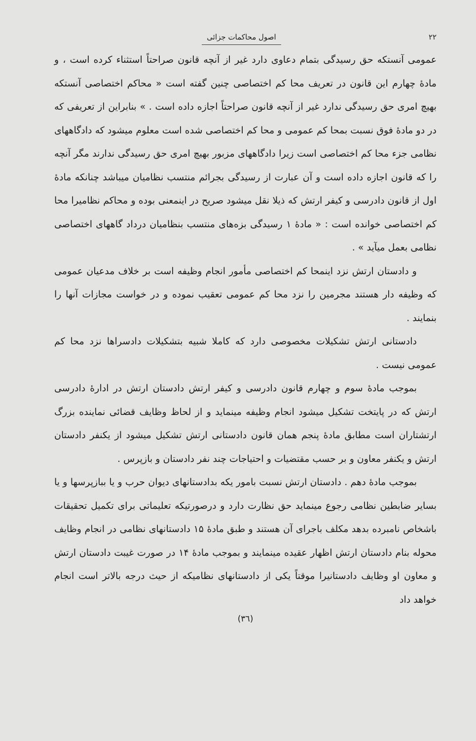۲۲ اصول محاکمات جزائی
عمومی آنستکه حق رسیدگی بتمام دعاوی دارد غیر از آنچه قانون صراحتاً استثناء کرده است ، و مادهٔ چهارم این قانون در تعریف محا کم اختصاصی چنین گفته است « محاکم اختصاصی آنستکه بهیچ امری حق رسیدگی ندارد غیر از آنچه قانون صراحتاً اجازه داده است . » بنابراین از تعریفی که در دو مادهٔ فوق نسبت بمحا کم عمومی و محا کم اختصاصی شده است معلوم میشود که دادگاههای نظامی جزء محا کم اختصاصی است زیرا دادگاههای مزبور بهیچ امری حق رسیدگی ندارند مگر آنچه را که قانون اجازه داده است و آن عبارت از رسیدگی بجرائم منتسب نظامیان میباشد چنانکه مادهٔ اول از قانون دادرسی و کیفر ارتش که ذیلا نقل میشود صریح در اینمعنی بوده و محاکم نظامیرا محا کم اختصاصی خوانده است : « مادهٔ ۱ رسیدگی بزه‌های منتسب بنظامیان درداد گاههای اختصاصی نظامی بعمل میآید » .
و دادستان ارتش نزد اینمحا کم اختصاصی مأمور انجام وظیفه است بر خلاف مدعیان عمومی که وظیفه دار هستند مجرمین را نزد محا کم عمومی تعقیب نموده و در خواست مجازات آنها را بنمایند .
دادستانی ارتش تشکیلات مخصوصی دارد که کاملا شبیه بتشکیلات دادسراها نزد محا کم عمومی نیست .
بموجب مادهٔ سوم و چهارم قانون دادرسی و کیفر ارتش دادستان ارتش در ادارهٔ دادرسی ارتش که در پایتخت تشکیل میشود انجام وظیفه مینماید و از لحاظ وظایف قضائی نماینده بزرگ ارتشتاران است مطابق مادهٔ پنجم همان قانون دادستانی ارتش تشکیل میشود از یکنفر دادستان ارتش و یکنفر معاون و بر حسب مقتضیات و احتیاجات چند نفر دادستان و بازپرس .
بموجب مادهٔ دهم . دادستان ارتش نسبت بامور یکه بدادستانهای دیوان حرب و یا ببازپرسها و یا بسایر ضابطین نظامی رجوع مینماید حق نظارت دارد و درصورتیکه تعلیماتی برای تکمیل تحقیقات باشخاص نامبرده بدهد مکلف باجرای آن هستند و طبق مادهٔ ۱۵ دادستانهای نظامی در انجام وظایف محوله بنام دادستان ارتش اظهار عقیده مینمایند و بموجب مادهٔ ۱۴ در صورت غیبت دادستان ارتش و معاون او وظایف دادستانیرا موقتاً یکی از دادستانهای نظامیکه از حیث درجه بالاتر است انجام خواهد داد
(۳٦)